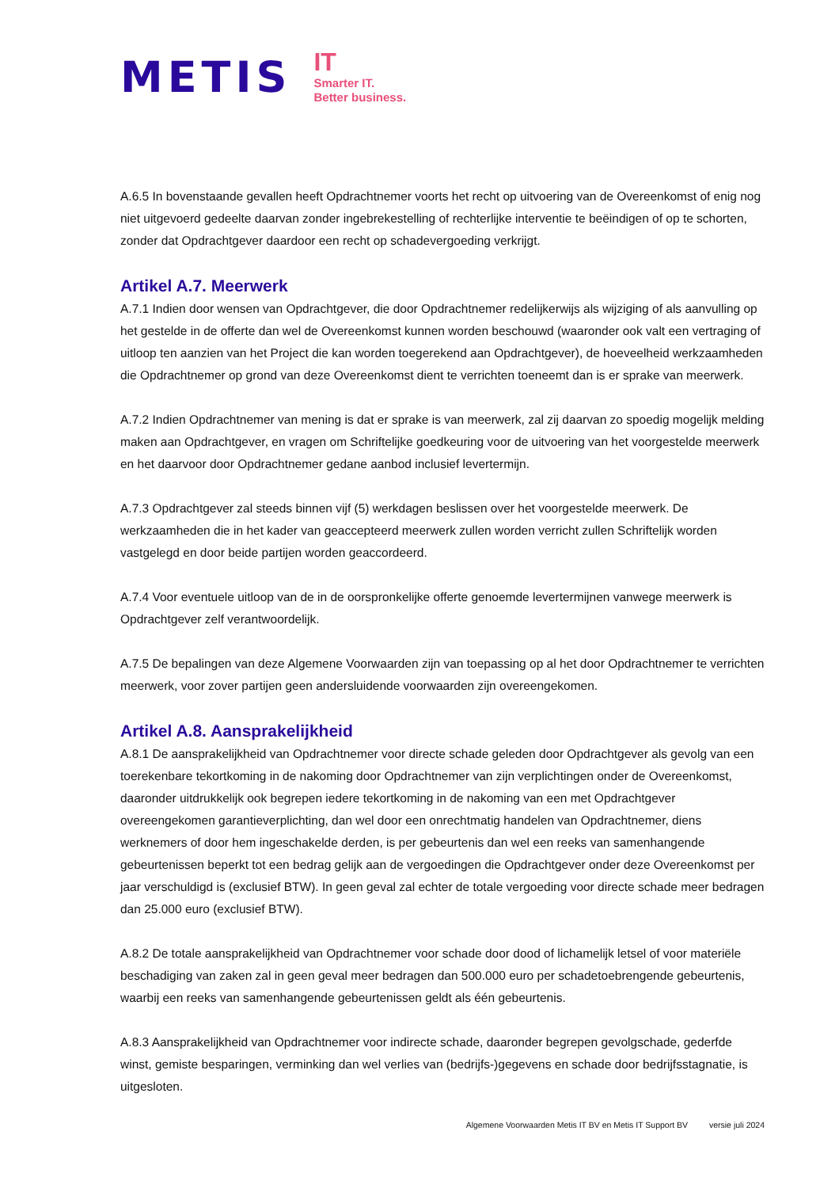METIS
IT
Smarter IT.
Better business.
A.6.5 In bovenstaande gevallen heeft Opdrachtnemer voorts het recht op uitvoering van de Overeenkomst of enig nog niet uitgevoerd gedeelte daarvan zonder ingebrekestelling of rechterlijke interventie te beëindigen of op te schorten, zonder dat Opdrachtgever daardoor een recht op schadevergoeding verkrijgt.
Artikel A.7. Meerwerk
A.7.1 Indien door wensen van Opdrachtgever, die door Opdrachtnemer redelijkerwijs als wijziging of als aanvulling op het gestelde in de offerte dan wel de Overeenkomst kunnen worden beschouwd (waaronder ook valt een vertraging of uitloop ten aanzien van het Project die kan worden toegerekend aan Opdrachtgever), de hoeveelheid werkzaamheden die Opdrachtnemer op grond van deze Overeenkomst dient te verrichten toeneemt dan is er sprake van meerwerk.
A.7.2 Indien Opdrachtnemer van mening is dat er sprake is van meerwerk, zal zij daarvan zo spoedig mogelijk melding maken aan Opdrachtgever, en vragen om Schriftelijke goedkeuring voor de uitvoering van het voorgestelde meerwerk en het daarvoor door Opdrachtnemer gedane aanbod inclusief levertermijn.
A.7.3 Opdrachtgever zal steeds binnen vijf (5) werkdagen beslissen over het voorgestelde meerwerk. De werkzaamheden die in het kader van geaccepteerd meerwerk zullen worden verricht zullen Schriftelijk worden vastgelegd en door beide partijen worden geaccordeerd.
A.7.4 Voor eventuele uitloop van de in de oorspronkelijke offerte genoemde levertermijnen vanwege meerwerk is Opdrachtgever zelf verantwoordelijk.
A.7.5 De bepalingen van deze Algemene Voorwaarden zijn van toepassing op al het door Opdrachtnemer te verrichten meerwerk, voor zover partijen geen andersluidende voorwaarden zijn overeengekomen.
Artikel A.8. Aansprakelijkheid
A.8.1 De aansprakelijkheid van Opdrachtnemer voor directe schade geleden door Opdrachtgever als gevolg van een toerekenbare tekortkoming in de nakoming door Opdrachtnemer van zijn verplichtingen onder de Overeenkomst, daaronder uitdrukkelijk ook begrepen iedere tekortkoming in de nakoming van een met Opdrachtgever overeengekomen garantieverplichting, dan wel door een onrechtmatig handelen van Opdrachtnemer, diens werknemers of door hem ingeschakelde derden, is per gebeurtenis dan wel een reeks van samenhangende gebeurtenissen beperkt tot een bedrag gelijk aan de vergoedingen die Opdrachtgever onder deze Overeenkomst per jaar verschuldigd is (exclusief BTW). In geen geval zal echter de totale vergoeding voor directe schade meer bedragen dan 25.000 euro (exclusief BTW).
A.8.2 De totale aansprakelijkheid van Opdrachtnemer voor schade door dood of lichamelijk letsel of voor materiële beschadiging van zaken zal in geen geval meer bedragen dan 500.000 euro per schadetoebrengende gebeurtenis, waarbij een reeks van samenhangende gebeurtenissen geldt als één gebeurtenis.
A.8.3 Aansprakelijkheid van Opdrachtnemer voor indirecte schade, daaronder begrepen gevolgschade, gederfde winst, gemiste besparingen, verminking dan wel verlies van (bedrijfs-)gegevens en schade door bedrijfsstagnatie, is uitgesloten.
Algemene Voorwaarden Metis IT BV en Metis IT Support BV versie juli 2024